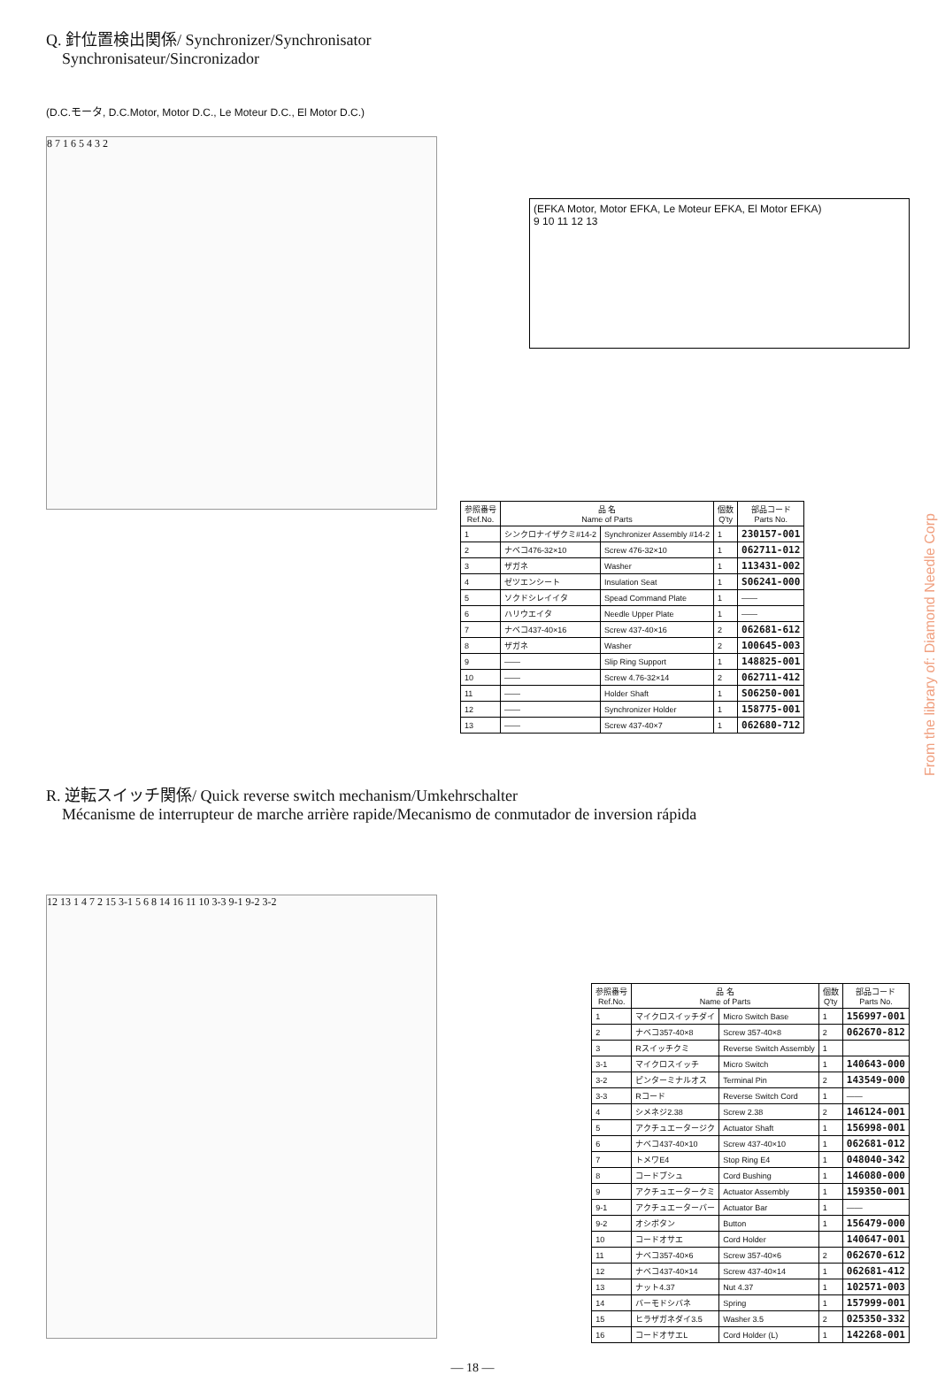Q. 針位置検出関係/ Synchronizer/Synchronisator
Synchronisateur/Sincronizador
(D.C.モータ, D.C.Motor, Motor D.C., Le Moteur D.C., El Motor D.C.)
8 7 1 6 5 4 3 2
(EFKA Motor, Motor EFKA, Le Moteur EFKA, El Motor EFKA)
9 10 11 12 13
| 参照番号 Ref.No. | 品 名 Name of Parts | | 個数 Q'ty | 部品コード Parts No. |
| --- | --- | --- | --- | --- |
| 1 | シンクロナイザクミ#14-2 | Synchronizer Assembly #14-2 | 1 | 230157-001 |
| 2 | ナベコ476-32×10 | Screw 476-32×10 | 1 | 062711-012 |
| 3 | ザガネ | Washer | 1 | 113431-002 |
| 4 | ゼツエンシート | Insulation Seat | 1 | S06241-000 |
| 5 | ソクドシレイイタ | Spead Command Plate | 1 | —— |
| 6 | ハリウエイタ | Needle Upper Plate | 1 | —— |
| 7 | ナベコ437-40×16 | Screw 437-40×16 | 2 | 062681-612 |
| 8 | ザガネ | Washer | 2 | 100645-003 |
| 9 | —— | Slip Ring Support | 1 | 148825-001 |
| 10 | —— | Screw 4.76-32×14 | 2 | 062711-412 |
| 11 | —— | Holder Shaft | 1 | S06250-001 |
| 12 | —— | Synchronizer Holder | 1 | 158775-001 |
| 13 | —— | Screw 437-40×7 | 1 | 062680-712 |
R. 逆転スイッチ関係/ Quick reverse switch mechanism/Umkehrschalter
Mécanisme de interrupteur de marche arrière rapide/Mecanismo de conmutador de inversion rápida
12 13 1 4 7 2 15 3-1 5 6 8 14 16 11 10 3-3 9-1 9-2 3-2
| 参照番号 Ref.No. | 品 名 Name of Parts | | 個数 Q'ty | 部品コード Parts No. |
| --- | --- | --- | --- | --- |
| 1 | マイクロスイッチダイ | Micro Switch Base | 1 | 156997-001 |
| 2 | ナベコ357-40×8 | Screw 357-40×8 | 2 | 062670-812 |
| 3 | Rスイッチクミ | Reverse Switch Assembly | 1 | |
| 3-1 | マイクロスイッチ | Micro Switch | 1 | 140643-000 |
| 3-2 | ピンターミナルオス | Terminal Pin | 2 | 143549-000 |
| 3-3 | Rコード | Reverse Switch Cord | 1 | —— |
| 4 | シメネジ2.38 | Screw 2.38 | 2 | 146124-001 |
| 5 | アクチュエータージク | Actuator Shaft | 1 | 156998-001 |
| 6 | ナベコ437-40×10 | Screw 437-40×10 | 1 | 062681-012 |
| 7 | トメワE4 | Stop Ring E4 | 1 | 048040-342 |
| 8 | コードブシュ | Cord Bushing | 1 | 146080-000 |
| 9 | アクチュエータークミ | Actuator Assembly | 1 | 159350-001 |
| 9-1 | アクチュエーターバー | Actuator Bar | 1 | —— |
| 9-2 | オシボタン | Button | 1 | 156479-000 |
| 10 | コードオサエ | Cord Holder | | 140647-001 |
| 11 | ナベコ357-40×6 | Screw 357-40×6 | 2 | 062670-612 |
| 12 | ナベコ437-40×14 | Screw 437-40×14 | 1 | 062681-412 |
| 13 | ナット4.37 | Nut 4.37 | 1 | 102571-003 |
| 14 | バーモドシバネ | Spring | 1 | 157999-001 |
| 15 | ヒラザガネダイ3.5 | Washer 3.5 | 2 | 025350-332 |
| 16 | コードオサエL | Cord Holder (L) | 1 | 142268-001 |
— 18 —
From the library of: Diamond Needle Corp